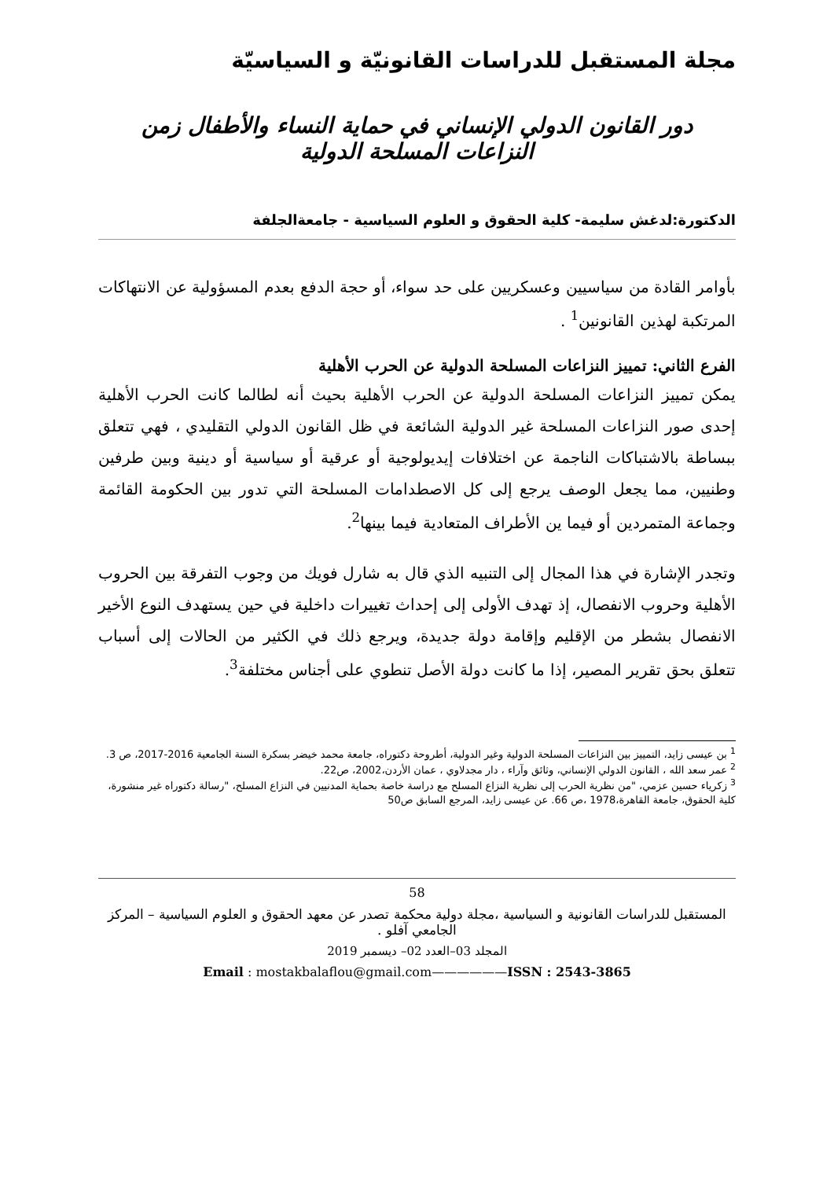مجلة المستقبل للدراسات القانونيّة و السياسيّة
دور القانون الدولي الإنساني في حماية النساء والأطفال زمن النزاعات المسلحة الدولية
الدكتورة:لدغش سليمة- كلية الحقوق و العلوم السياسية - جامعةالجلفة
بأوامر القادة من سياسيين وعسكريين على حد سواء، أو حجة الدفع بعدم المسؤولية عن الانتهاكات المرتكبة لهذين القانونين<sup>1</sup> .
الفرع الثاني: تمييز النزاعات المسلحة الدولية عن الحرب الأهلية
يمكن تمييز النزاعات المسلحة الدولية عن الحرب الأهلية بحيث أنه لطالما كانت الحرب الأهلية إحدى صور النزاعات المسلحة غير الدولية الشائعة في ظل القانون الدولي التقليدي ، فهي تتعلق ببساطة بالاشتباكات الناجمة عن اختلافات إيديولوجية أو عرقية أو سياسية أو دينية وبين طرفين وطنيين، مما يجعل الوصف يرجع إلى كل الاصطدامات المسلحة التي تدور بين الحكومة القائمة وجماعة المتمردين أو فيما ين الأطراف المتعادية فيما بينها<sup>2</sup>.
وتجدر الإشارة في هذا المجال إلى التنبيه الذي قال به شارل فويك من وجوب التفرقة بين الحروب الأهلية وحروب الانفصال، إذ تهدف الأولى إلى إحداث تغييرات داخلية في حين يستهدف النوع الأخير الانفصال بشطر من الإقليم وإقامة دولة جديدة، ويرجع ذلك في الكثير من الحالات إلى أسباب تتعلق بحق تقرير المصير، إذا ما كانت دولة الأصل تنطوي على أجناس مختلفة<sup>3</sup>.
<sup>1</sup> بن عيسى زايد، التمييز بين النزاعات المسلحة الدولية وغير الدولية، أطروحة دكتوراه، جامعة محمد خيضر بسكرة السنة الجامعية 2016-2017، ص 3.
<sup>2</sup> عمر سعد الله ، القانون الدولي الإنساني، وثائق وآراء ، دار مجدلاوي ، عمان الأردن،2002، ص22.
<sup>3</sup> زكرياء حسين عزمي، "من نظرية الحرب إلى نظرية النزاع المسلح مع دراسة خاصة بحماية المدنيين في النزاع المسلح، "رسالة دكتوراه غير منشورة، كلية الحقوق، جامعة القاهرة،1978 ،ص 66. عن عيسى زايد، المرجع السابق ص50
58
المستقبل للدراسات القانونية و السياسية ،مجلة دولية محكمة تصدر عن معهد الحقوق و العلوم السياسية – المركز الجامعي آفلو .
المجلد 03–العدد 02– ديسمبر 2019
Email : mostakbalaflou@gmail.com——————ISSN : 2543-3865